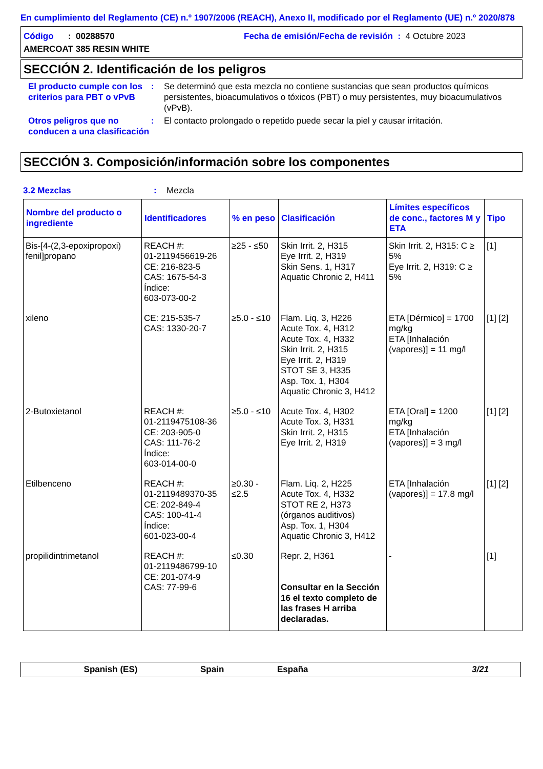En cumplimiento del Reglamento (CE) n.º 1907/2006 (REACH), Anexo II, modificado por el Reglamento (UE) n.º 2020/878
Código : 00288570 Fecha de emisión/Fecha de revisión : 4 Octubre 2023
AMERCOAT 385 RESIN WHITE
SECCIÓN 2. Identificación de los peligros
El producto cumple con los criterios para PBT o vPvB
: Se determinó que esta mezcla no contiene sustancias que sean productos químicos persistentes, bioacumulativos o tóxicos (PBT) o muy persistentes, muy bioacumulativos (vPvB).
Otros peligros que no conducen a una clasificación
: El contacto prolongado o repetido puede secar la piel y causar irritación.
SECCIÓN 3. Composición/información sobre los componentes
3.2 Mezclas : Mezcla
| Nombre del producto o ingrediente | Identificadores | % en peso | Clasificación | Límites específicos de conc., factores M y ETA | Tipo |
| --- | --- | --- | --- | --- | --- |
| Bis-[4-(2,3-epoxipropoxi) fenil]propano | REACH #: 01-2119456619-26 CE: 216-823-5 CAS: 1675-54-3 Índice: 603-073-00-2 | ≥25 - ≤50 | Skin Irrit. 2, H315 Eye Irrit. 2, H319 Skin Sens. 1, H317 Aquatic Chronic 2, H411 | Skin Irrit. 2, H315: C ≥ 5% Eye Irrit. 2, H319: C ≥ 5% | [1] |
| xileno | CE: 215-535-7 CAS: 1330-20-7 | ≥5.0 - ≤10 | Flam. Liq. 3, H226 Acute Tox. 4, H312 Acute Tox. 4, H332 Skin Irrit. 2, H315 Eye Irrit. 2, H319 STOT SE 3, H335 Asp. Tox. 1, H304 Aquatic Chronic 3, H412 | ETA [Dérmico] = 1700 mg/kg ETA [Inhalación (vapores)] = 11 mg/l | [1] [2] |
| 2-Butoxietanol | REACH #: 01-2119475108-36 CE: 203-905-0 CAS: 111-76-2 Índice: 603-014-00-0 | ≥5.0 - ≤10 | Acute Tox. 4, H302 Acute Tox. 3, H331 Skin Irrit. 2, H315 Eye Irrit. 2, H319 | ETA [Oral] = 1200 mg/kg ETA [Inhalación (vapores)] = 3 mg/l | [1] [2] |
| Etilbenceno | REACH #: 01-2119489370-35 CE: 202-849-4 CAS: 100-41-4 Índice: 601-023-00-4 | ≥0.30 - ≤2.5 | Flam. Liq. 2, H225 Acute Tox. 4, H332 STOT RE 2, H373 (órganos auditivos) Asp. Tox. 1, H304 Aquatic Chronic 3, H412 | ETA [Inhalación (vapores)] = 17.8 mg/l | [1] [2] |
| propilidintrimetanol | REACH #: 01-2119486799-10 CE: 201-074-9 CAS: 77-99-6 | ≤0.30 | Repr. 2, H361 Consultar en la Sección 16 el texto completo de las frases H arriba declaradas. | - | [1] |
Spanish (ES) Spain España 3/21